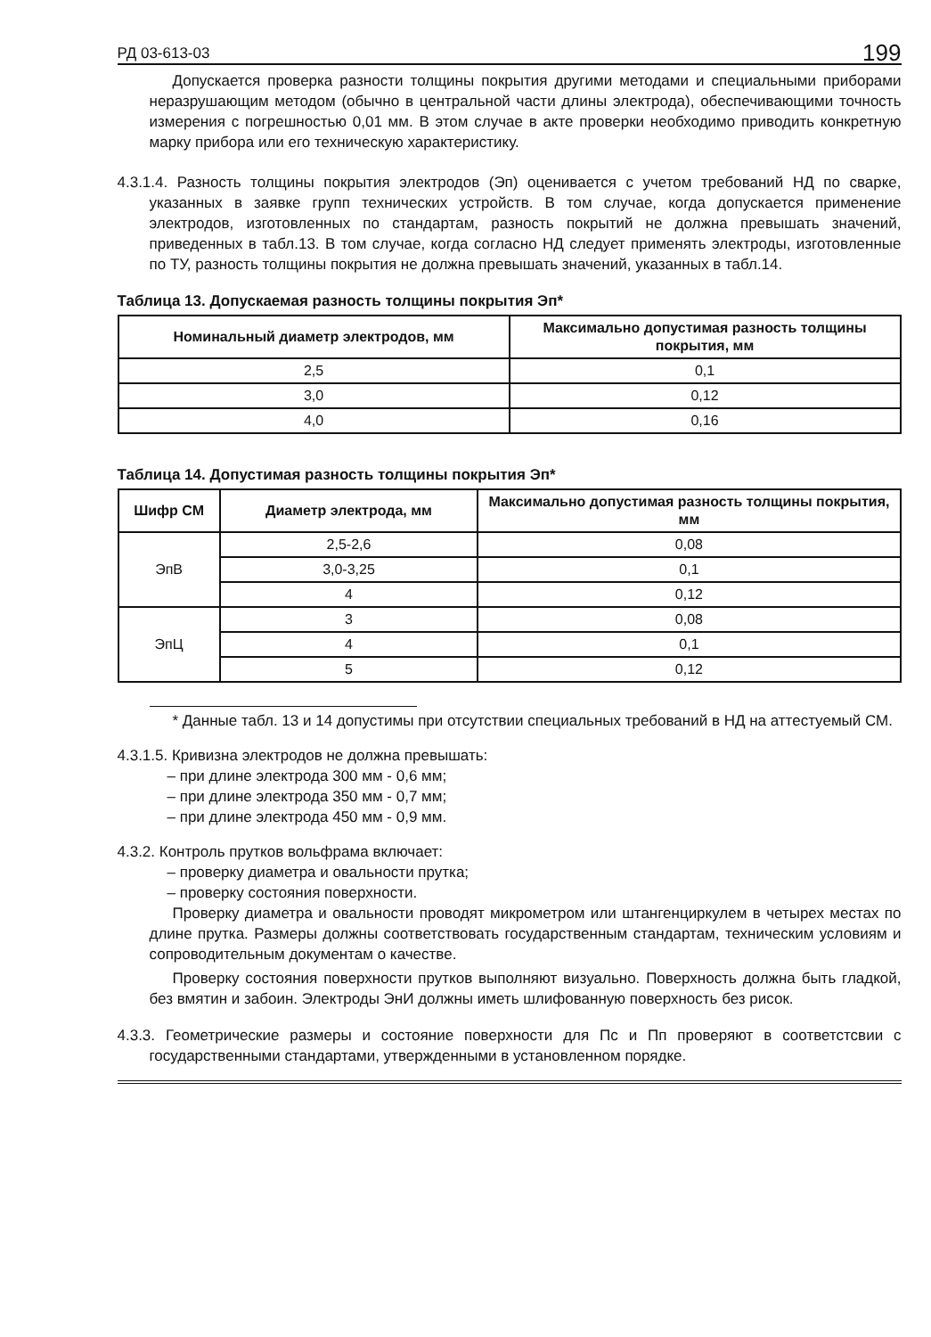РД 03-613-03 199
Допускается проверка разности толщины покрытия другими методами и специальными приборами неразрушающим методом (обычно в центральной части длины электрода), обеспечивающими точность измерения с погрешностью 0,01 мм. В этом случае в акте проверки необходимо приводить конкретную марку прибора или его техническую характеристику.
4.3.1.4. Разность толщины покрытия электродов (Эп) оценивается с учетом требований НД по сварке, указанных в заявке групп технических устройств. В том случае, когда допускается применение электродов, изготовленных по стандартам, разность покрытий не должна превышать значений, приведенных в табл.13. В том случае, когда согласно НД следует применять электроды, изготовленные по ТУ, разность толщины покрытия не должна превышать значений, указанных в табл.14.
Таблица 13. Допускаемая разность толщины покрытия Эп*
| Номинальный диаметр электродов, мм | Максимально допустимая разность толщины покрытия, мм |
| --- | --- |
| 2,5 | 0,1 |
| 3,0 | 0,12 |
| 4,0 | 0,16 |
Таблица 14. Допустимая разность толщины покрытия Эп*
| Шифр СМ | Диаметр электрода, мм | Максимально допустимая разность толщины покрытия, мм |
| --- | --- | --- |
| ЭпВ | 2,5-2,6 | 0,08 |
| | 3,0-3,25 | 0,1 |
| | 4 | 0,12 |
| ЭпЦ | 3 | 0,08 |
| | 4 | 0,1 |
| | 5 | 0,12 |
* Данные табл. 13 и 14 допустимы при отсутствии специальных требований в НД на аттестуемый СМ.
4.3.1.5. Кривизна электродов не должна превышать:
– при длине электрода 300 мм - 0,6 мм;
– при длине электрода 350 мм - 0,7 мм;
– при длине электрода 450 мм - 0,9 мм.
4.3.2. Контроль прутков вольфрама включает:
– проверку диаметра и овальности прутка;
– проверку состояния поверхности.
Проверку диаметра и овальности проводят микрометром или штангенциркулем в четырех местах по длине прутка. Размеры должны соответствовать государственным стандартам, техническим условиям и сопроводительным документам о качестве.
Проверку состояния поверхности прутков выполняют визуально. Поверхность должна быть гладкой, без вмятин и забоин. Электроды ЭнИ должны иметь шлифованную поверхность без рисок.
4.3.3. Геометрические размеры и состояние поверхности для Пс и Пп проверяют в соответстсвии с государственными стандартами, утвержденными в установленном порядке.